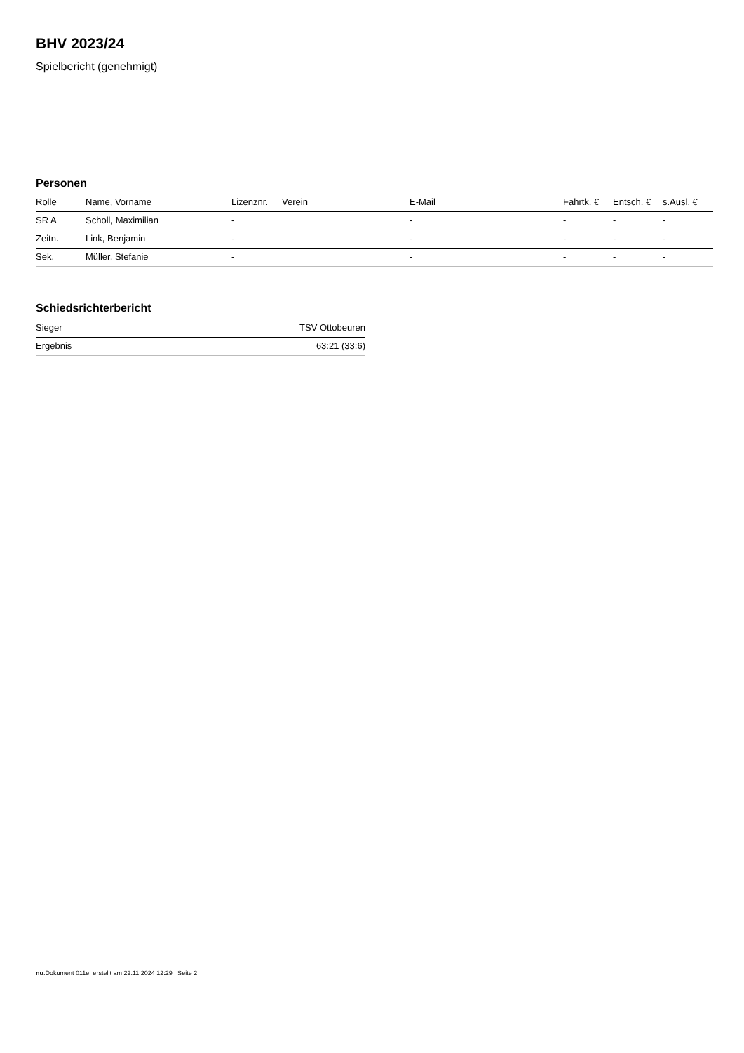BHV 2023/24
Spielbericht (genehmigt)
Personen
| Rolle | Name, Vorname | Lizenznr. | Verein | E-Mail | Fahrtk. € | Entsch. € | s.Ausl. € |
| --- | --- | --- | --- | --- | --- | --- | --- |
| SR A | Scholl, Maximilian | - | | - | - | - | - |
| Zeitn. | Link, Benjamin | - | | - | - | - | - |
| Sek. | Müller, Stefanie | - | | - | - | - | - |
Schiedsrichterbericht
| Sieger | TSV Ottobeuren |
| Ergebnis | 63:21 (33:6) |
nu.Dokument 011e, erstellt am 22.11.2024 12:29 | Seite 2